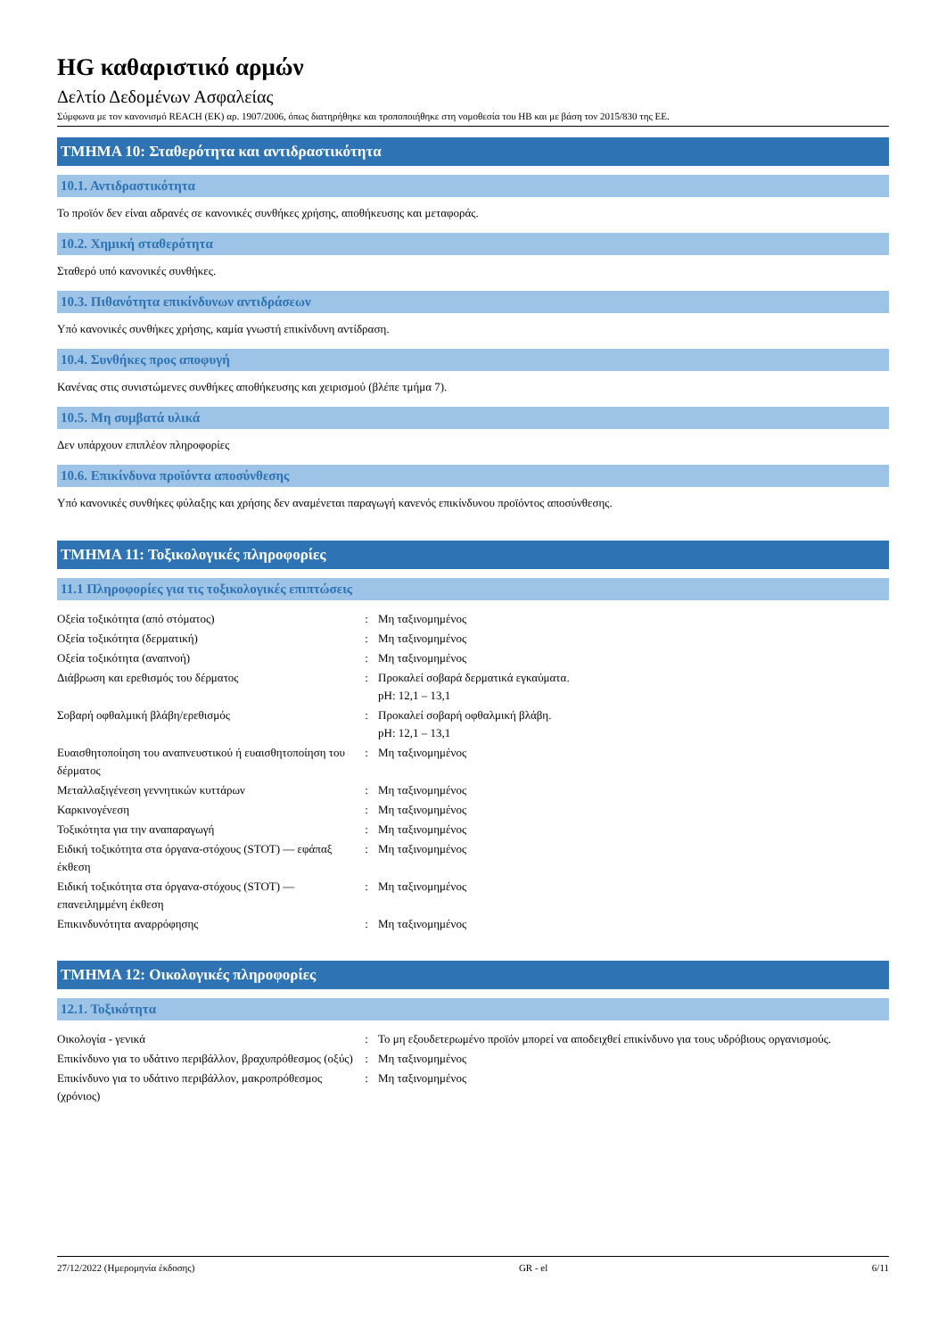HG καθαριστικό αρμών
Δελτίο Δεδομένων Ασφαλείας
Σύμφωνα με τον κανονισμό REACH (ΕΚ) αρ. 1907/2006, όπως διατηρήθηκε και τροποποιήθηκε στη νομοθεσία του ΗΒ και με βάση τον 2015/830 της ΕΕ.
ΤΜΗΜΑ 10: Σταθερότητα και αντιδραστικότητα
10.1. Αντιδραστικότητα
Το προϊόν δεν είναι αδρανές σε κανονικές συνθήκες χρήσης, αποθήκευσης και μεταφοράς.
10.2. Χημική σταθερότητα
Σταθερό υπό κανονικές συνθήκες.
10.3. Πιθανότητα επικίνδυνων αντιδράσεων
Υπό κανονικές συνθήκες χρήσης, καμία γνωστή επικίνδυνη αντίδραση.
10.4. Συνθήκες προς αποφυγή
Κανένας στις συνιστώμενες συνθήκες αποθήκευσης και χειρισμού (βλέπε τμήμα 7).
10.5. Μη συμβατά υλικά
Δεν υπάρχουν επιπλέον πληροφορίες
10.6. Επικίνδυνα προϊόντα αποσύνθεσης
Υπό κανονικές συνθήκες φύλαξης και χρήσης δεν αναμένεται παραγωγή κανενός επικίνδυνου προϊόντος αποσύνθεσης.
ΤΜΗΜΑ 11: Τοξικολογικές πληροφορίες
11.1 Πληροφορίες για τις τοξικολογικές επιπτώσεις
| Οξεία τοξικότητα (από στόματος) | : | Μη ταξινομημένος |
| Οξεία τοξικότητα (δερματική) | : | Μη ταξινομημένος |
| Οξεία τοξικότητα (αναπνοή) | : | Μη ταξινομημένος |
| Διάβρωση και ερεθισμός του δέρματος | : | Προκαλεί σοβαρά δερματικά εγκαύματα. pH: 12,1 – 13,1 |
| Σοβαρή οφθαλμική βλάβη/ερεθισμός | : | Προκαλεί σοβαρή οφθαλμική βλάβη. pH: 12,1 – 13,1 |
| Ευαισθητοποίηση του αναπνευστικού ή ευαισθητοποίηση του δέρματος | : | Μη ταξινομημένος |
| Μεταλλαξιγένεση γεννητικών κυττάρων | : | Μη ταξινομημένος |
| Καρκινογένεση | : | Μη ταξινομημένος |
| Τοξικότητα για την αναπαραγωγή | : | Μη ταξινομημένος |
| Ειδική τοξικότητα στα όργανα-στόχους (STOT) — εφάπαξ έκθεση | : | Μη ταξινομημένος |
| Ειδική τοξικότητα στα όργανα-στόχους (STOT) — επανειλημμένη έκθεση | : | Μη ταξινομημένος |
| Επικινδυνότητα αναρρόφησης | : | Μη ταξινομημένος |
ΤΜΗΜΑ 12: Οικολογικές πληροφορίες
12.1. Τοξικότητα
| Οικολογία - γενικά | : | Το μη εξουδετερωμένο προϊόν μπορεί να αποδειχθεί επικίνδυνο για τους υδρόβιους οργανισμούς. |
| Επικίνδυνο για το υδάτινο περιβάλλον, βραχυπρόθεσμος (οξύς) | : | Μη ταξινομημένος |
| Επικίνδυνο για το υδάτινο περιβάλλον, μακροπρόθεσμος (χρόνιος) | : | Μη ταξινομημένος |
27/12/2022 (Ημερομηνία έκδοσης) GR - el 6/11